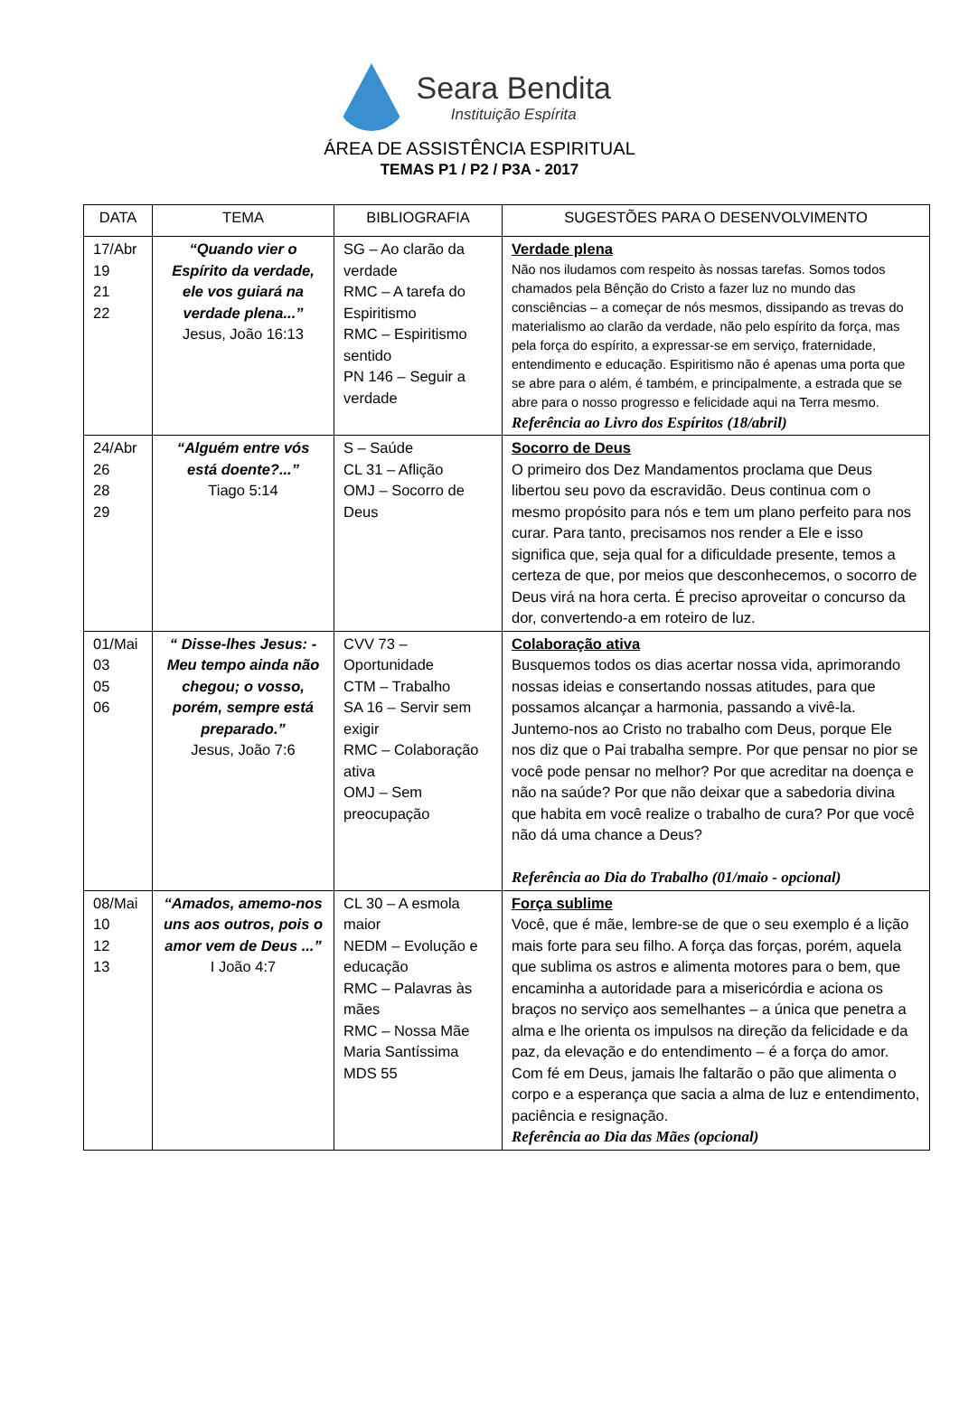Seara Bendita
Instituição Espírita
ÁREA DE ASSISTÊNCIA ESPIRITUAL
TEMAS P1 / P2 / P3A - 2017
| DATA | TEMA | BIBLIOGRAFIA | SUGESTÕES PARA O DESENVOLVIMENTO |
| --- | --- | --- | --- |
| 17/Abr 19 21 22 | “Quando vier o Espírito da verdade, ele vos guiará na verdade plena...” Jesus, João 16:13 | SG – Ao clarão da verdade RMC – A tarefa do Espiritismo RMC – Espiritismo sentido PN 146 – Seguir a verdade | Verdade plena Não nos iludamos com respeito às nossas tarefas. Somos todos chamados pela Bênção do Cristo a fazer luz no mundo das consciências – a começar de nós mesmos, dissipando as trevas do materialismo ao clarão da verdade, não pelo espírito da força, mas pela força do espírito, a expressar-se em serviço, fraternidade, entendimento e educação. Espiritismo não é apenas uma porta que se abre para o além, é também, e principalmente, a estrada que se abre para o nosso progresso e felicidade aqui na Terra mesmo. Referência ao Livro dos Espíritos (18/abril) |
| 24/Abr 26 28 29 | “Alguém entre vós está doente?...” Tiago 5:14 | S – Saúde CL 31 – Aflição OMJ – Socorro de Deus | Socorro de Deus O primeiro dos Dez Mandamentos proclama que Deus libertou seu povo da escravidão. Deus continua com o mesmo propósito para nós e tem um plano perfeito para nos curar. Para tanto, precisamos nos render a Ele e isso significa que, seja qual for a dificuldade presente, temos a certeza de que, por meios que desconhecemos, o socorro de Deus virá na hora certa. É preciso aproveitar o concurso da dor, convertendo-a em roteiro de luz. |
| 01/Mai 03 05 06 | “ Disse-lhes Jesus: - Meu tempo ainda não chegou; o vosso, porém, sempre está preparado.” Jesus, João 7:6 | CVV 73 – Oportunidade CTM – Trabalho SA 16 – Servir sem exigir RMC – Colaboração ativa OMJ – Sem preocupação | Colaboração ativa Busquemos todos os dias acertar nossa vida, aprimorando nossas ideias e consertando nossas atitudes, para que possamos alcançar a harmonia, passando a vivê-la. Juntemo-nos ao Cristo no trabalho com Deus, porque Ele nos diz que o Pai trabalha sempre. Por que pensar no pior se você pode pensar no melhor? Por que acreditar na doença e não na saúde? Por que não deixar que a sabedoria divina que habita em você realize o trabalho de cura? Por que você não dá uma chance a Deus? Referência ao Dia do Trabalho (01/maio - opcional) |
| 08/Mai 10 12 13 | “Amados, amemo-nos uns aos outros, pois o amor vem de Deus ...” I João 4:7 | CL 30 – A esmola maior NEDM – Evolução e educação RMC – Palavras às mães RMC – Nossa Mãe Maria Santíssima MDS 55 | Força sublime Você, que é mãe, lembre-se de que o seu exemplo é a lição mais forte para seu filho. A força das forças, porém, aquela que sublima os astros e alimenta motores para o bem, que encaminha a autoridade para a misericórdia e aciona os braços no serviço aos semelhantes – a única que penetra a alma e lhe orienta os impulsos na direção da felicidade e da paz, da elevação e do entendimento – é a força do amor. Com fé em Deus, jamais lhe faltarão o pão que alimenta o corpo e a esperança que sacia a alma de luz e entendimento, paciência e resignação. Referência ao Dia das Mães (opcional) |